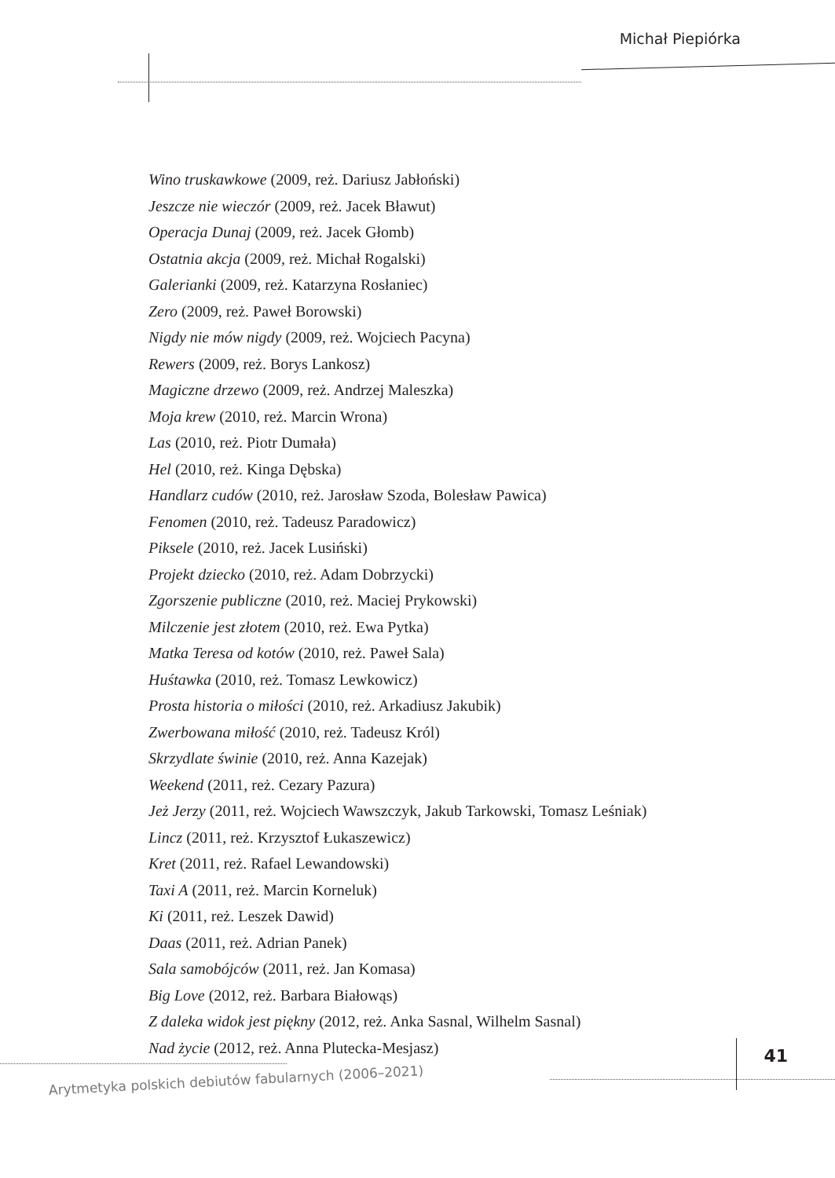Michał Piepiórka
Wino truskawkowe (2009, reż. Dariusz Jabłoński)
Jeszcze nie wieczór (2009, reż. Jacek Bławut)
Operacja Dunaj (2009, reż. Jacek Głomb)
Ostatnia akcja (2009, reż. Michał Rogalski)
Galerianki (2009, reż. Katarzyna Rosłaniec)
Zero (2009, reż. Paweł Borowski)
Nigdy nie mów nigdy (2009, reż. Wojciech Pacyna)
Rewers (2009, reż. Borys Lankosz)
Magiczne drzewo (2009, reż. Andrzej Maleszka)
Moja krew (2010, reż. Marcin Wrona)
Las (2010, reż. Piotr Dumała)
Hel (2010, reż. Kinga Dębska)
Handlarz cudów (2010, reż. Jarosław Szoda, Bolesław Pawica)
Fenomen (2010, reż. Tadeusz Paradowicz)
Piksele (2010, reż. Jacek Lusiński)
Projekt dziecko (2010, reż. Adam Dobrzycki)
Zgorszenie publiczne (2010, reż. Maciej Prykowski)
Milczenie jest złotem (2010, reż. Ewa Pytka)
Matka Teresa od kotów (2010, reż. Paweł Sala)
Huśtawka (2010, reż. Tomasz Lewkowicz)
Prosta historia o miłości (2010, reż. Arkadiusz Jakubik)
Zwerbowana miłość (2010, reż. Tadeusz Król)
Skrzydlate świnie (2010, reż. Anna Kazejak)
Weekend (2011, reż. Cezary Pazura)
Jeż Jerzy (2011, reż. Wojciech Wawszczyk, Jakub Tarkowski, Tomasz Leśniak)
Lincz (2011, reż. Krzysztof Łukaszewicz)
Kret (2011, reż. Rafael Lewandowski)
Taxi A (2011, reż. Marcin Korneluk)
Ki (2011, reż. Leszek Dawid)
Daas (2011, reż. Adrian Panek)
Sala samobójców (2011, reż. Jan Komasa)
Big Love (2012, reż. Barbara Białowąs)
Z daleka widok jest piękny (2012, reż. Anka Sasnal, Wilhelm Sasnal)
Nad życie (2012, reż. Anna Plutecka-Mesjasz)
41
Arytmetyka polskich debiutów fabularnych (2006–2021)